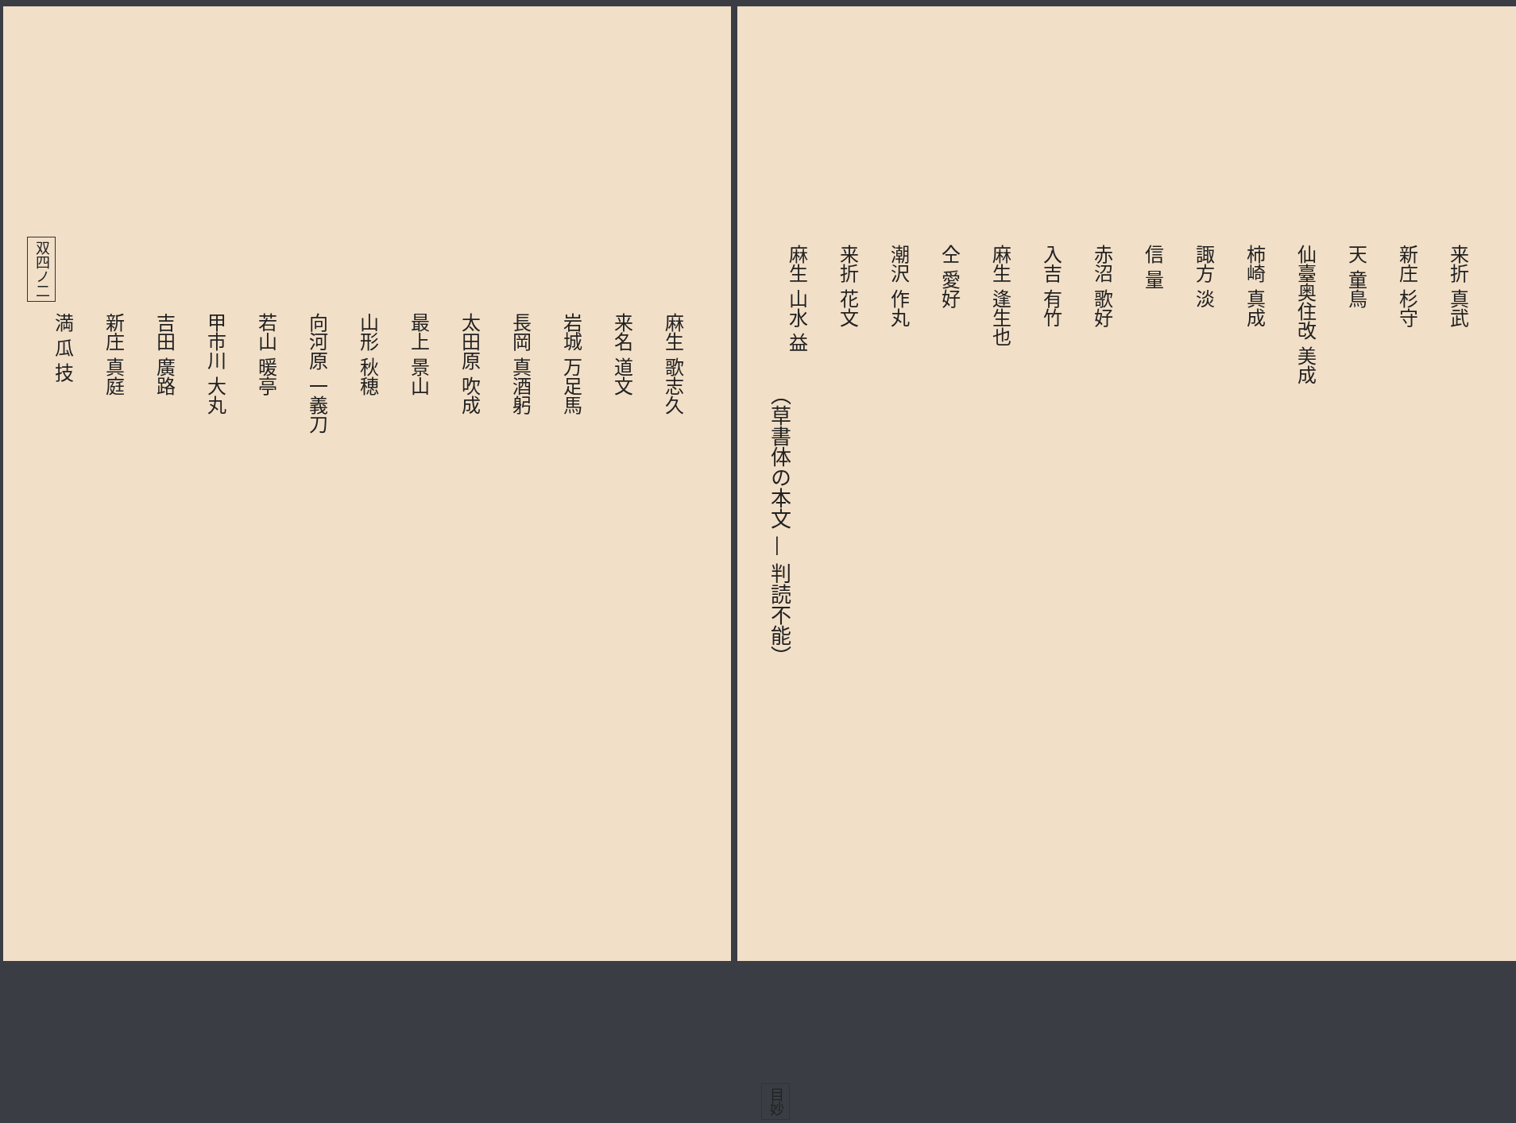双四ノ二
麻生 歌志久
来名 道文
岩城 万足馬
長岡 真酒躬
太田原 吹成
最上 景山
山形 秋穂
向河原 一義刀
若山 暖亭
甲市川 大丸
吉田 廣路
新庄 真庭
満 瓜 技
来折 真武
新庄 杉守
天 童鳥
仙臺奥住改 美成
柿崎 真成
諏方 淡
信 量
赤沼 歌好
入吉 有竹
麻生 逢生也
仝 愛好
潮沢 作丸
来折 花文
麻生 山水 益
（草書体の本文 — 判読不能）
目妙